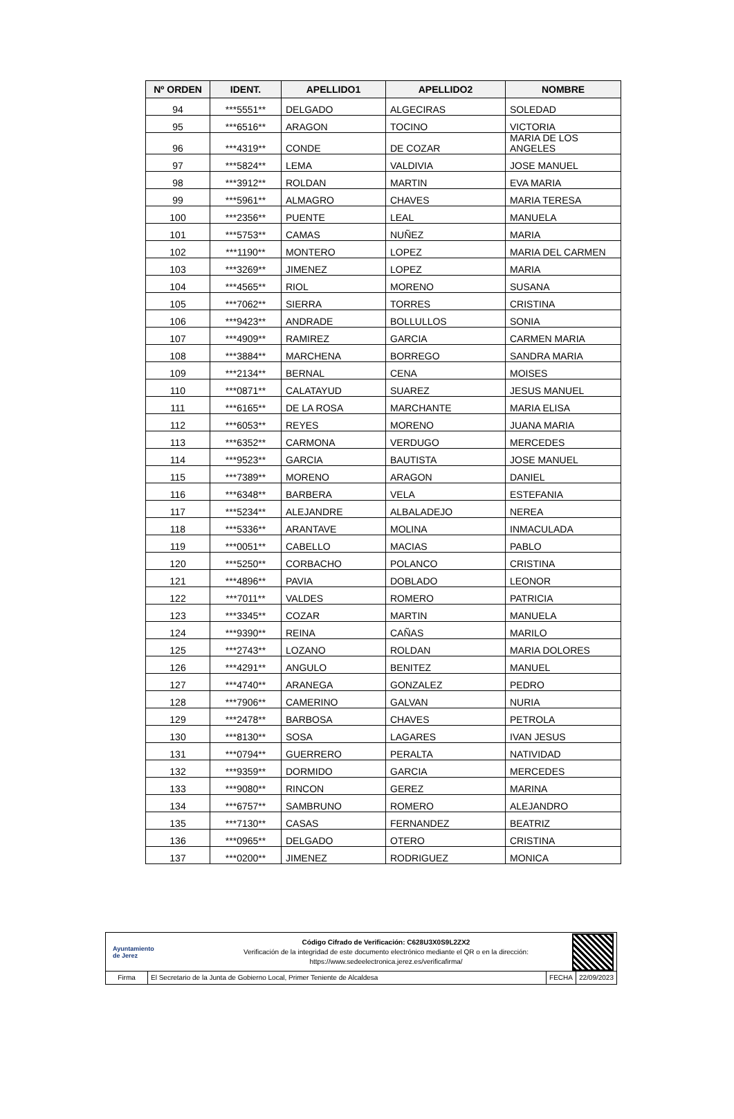| Nº ORDEN | IDENT. | APELLIDO1 | APELLIDO2 | NOMBRE |
| --- | --- | --- | --- | --- |
| 94 | ***5551** | DELGADO | ALGECIRAS | SOLEDAD |
| 95 | ***6516** | ARAGON | TOCINO | VICTORIA |
| 96 | ***4319** | CONDE | DE COZAR | MARIA DE LOS ANGELES |
| 97 | ***5824** | LEMA | VALDIVIA | JOSE MANUEL |
| 98 | ***3912** | ROLDAN | MARTIN | EVA MARIA |
| 99 | ***5961** | ALMAGRO | CHAVES | MARIA TERESA |
| 100 | ***2356** | PUENTE | LEAL | MANUELA |
| 101 | ***5753** | CAMAS | NUÑEZ | MARIA |
| 102 | ***1190** | MONTERO | LOPEZ | MARIA DEL CARMEN |
| 103 | ***3269** | JIMENEZ | LOPEZ | MARIA |
| 104 | ***4565** | RIOL | MORENO | SUSANA |
| 105 | ***7062** | SIERRA | TORRES | CRISTINA |
| 106 | ***9423** | ANDRADE | BOLLULLOS | SONIA |
| 107 | ***4909** | RAMIREZ | GARCIA | CARMEN MARIA |
| 108 | ***3884** | MARCHENA | BORREGO | SANDRA MARIA |
| 109 | ***2134** | BERNAL | CENA | MOISES |
| 110 | ***0871** | CALATAYUD | SUAREZ | JESUS MANUEL |
| 111 | ***6165** | DE LA ROSA | MARCHANTE | MARIA ELISA |
| 112 | ***6053** | REYES | MORENO | JUANA MARIA |
| 113 | ***6352** | CARMONA | VERDUGO | MERCEDES |
| 114 | ***9523** | GARCIA | BAUTISTA | JOSE MANUEL |
| 115 | ***7389** | MORENO | ARAGON | DANIEL |
| 116 | ***6348** | BARBERA | VELA | ESTEFANIA |
| 117 | ***5234** | ALEJANDRE | ALBALADEJO | NEREA |
| 118 | ***5336** | ARANTAVE | MOLINA | INMACULADA |
| 119 | ***0051** | CABELLO | MACIAS | PABLO |
| 120 | ***5250** | CORBACHO | POLANCO | CRISTINA |
| 121 | ***4896** | PAVIA | DOBLADO | LEONOR |
| 122 | ***7011** | VALDES | ROMERO | PATRICIA |
| 123 | ***3345** | COZAR | MARTIN | MANUELA |
| 124 | ***9390** | REINA | CAÑAS | MARILO |
| 125 | ***2743** | LOZANO | ROLDAN | MARIA DOLORES |
| 126 | ***4291** | ANGULO | BENITEZ | MANUEL |
| 127 | ***4740** | ARANEGA | GONZALEZ | PEDRO |
| 128 | ***7906** | CAMERINO | GALVAN | NURIA |
| 129 | ***2478** | BARBOSA | CHAVES | PETROLA |
| 130 | ***8130** | SOSA | LAGARES | IVAN JESUS |
| 131 | ***0794** | GUERRERO | PERALTA | NATIVIDAD |
| 132 | ***9359** | DORMIDO | GARCIA | MERCEDES |
| 133 | ***9080** | RINCON | GEREZ | MARINA |
| 134 | ***6757** | SAMBRUNO | ROMERO | ALEJANDRO |
| 135 | ***7130** | CASAS | FERNANDEZ | BEATRIZ |
| 136 | ***0965** | DELGADO | OTERO | CRISTINA |
| 137 | ***0200** | JIMENEZ | RODRIGUEZ | MONICA |
Ayuntamiento
de Jerez
Código Cifrado de Verificación: C628U3X0S9L2ZX2
Verificación de la integridad de este documento electrónico mediante el QR o en la dirección:
https://www.sedeelectronica.jerez.es/verificafirma/
Firma El Secretario de la Junta de Gobierno Local, Primer Teniente de Alcaldesa
FECHA 22/09/2023